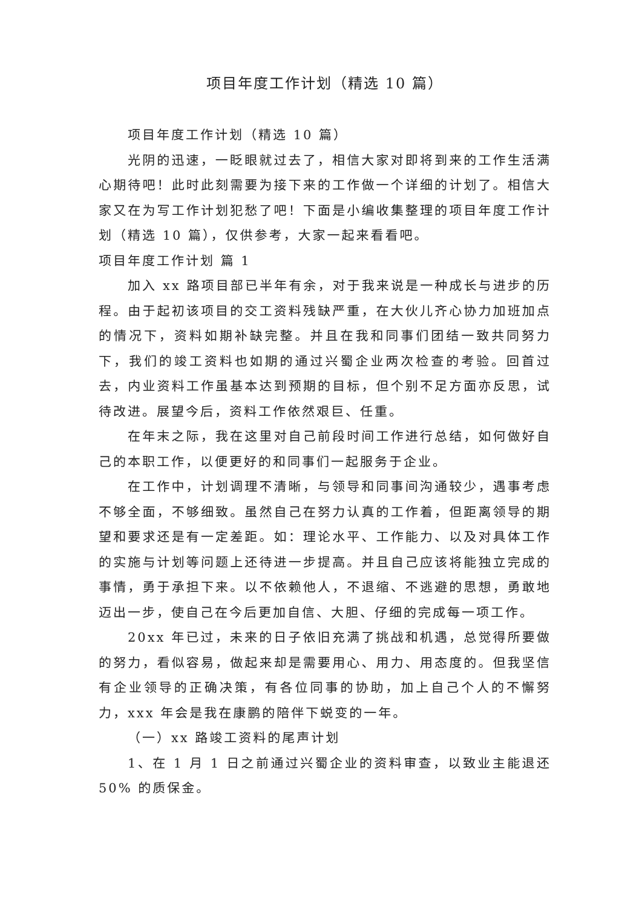项目年度工作计划（精选 10 篇）
项目年度工作计划（精选 10 篇）
光阴的迅速，一眨眼就过去了，相信大家对即将到来的工作生活满心期待吧！此时此刻需要为接下来的工作做一个详细的计划了。相信大家又在为写工作计划犯愁了吧！下面是小编收集整理的项目年度工作计划（精选 10 篇），仅供参考，大家一起来看看吧。
项目年度工作计划 篇 1
加入 xx 路项目部已半年有余，对于我来说是一种成长与进步的历程。由于起初该项目的交工资料残缺严重，在大伙儿齐心协力加班加点的情况下，资料如期补缺完整。并且在我和同事们团结一致共同努力下，我们的竣工资料也如期的通过兴蜀企业两次检查的考验。回首过去，内业资料工作虽基本达到预期的目标，但个别不足方面亦反思，试待改进。展望今后，资料工作依然艰巨、任重。
在年末之际，我在这里对自己前段时间工作进行总结，如何做好自己的本职工作，以便更好的和同事们一起服务于企业。
在工作中，计划调理不清晰，与领导和同事间沟通较少，遇事考虑不够全面，不够细致。虽然自己在努力认真的工作着，但距离领导的期望和要求还是有一定差距。如：理论水平、工作能力、以及对具体工作的实施与计划等问题上还待进一步提高。并且自己应该将能独立完成的事情，勇于承担下来。以不依赖他人，不退缩、不逃避的思想，勇敢地迈出一步，使自己在今后更加自信、大胆、仔细的完成每一项工作。
20xx 年已过，未来的日子依旧充满了挑战和机遇，总觉得所要做的努力，看似容易，做起来却是需要用心、用力、用态度的。但我坚信有企业领导的正确决策，有各位同事的协助，加上自己个人的不懈努力，xxx 年会是我在康鹏的陪伴下蜕变的一年。
（一）xx 路竣工资料的尾声计划
1、在 1 月 1 日之前通过兴蜀企业的资料审查，以致业主能退还 50% 的质保金。